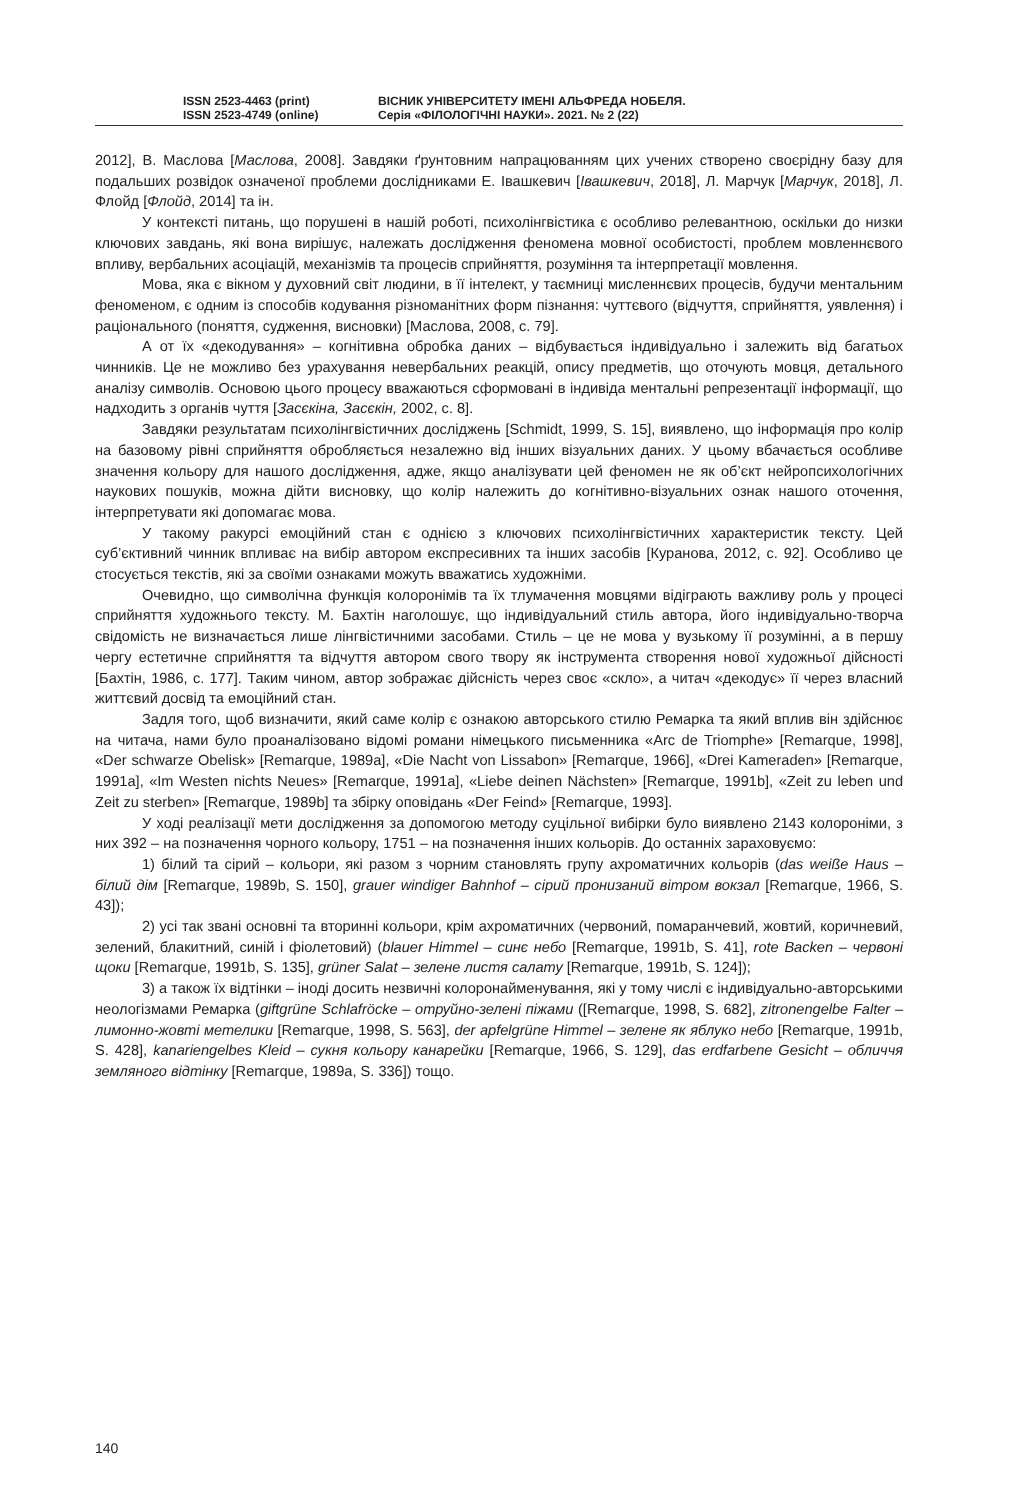ISSN 2523-4463 (print)
ISSN 2523-4749 (online)
ВІСНИК УНІВЕРСИТЕТУ ІМЕНІ АЛЬФРЕДА НОБЕЛЯ.
Серія «ФІЛОЛОГІЧНІ НАУКИ». 2021. № 2 (22)
2012], В. Маслова [Маслова, 2008]. Завдяки ґрунтовним напрацюванням цих учених створено своєрідну базу для подальших розвідок означеної проблеми дослідниками Е. Івашкевич [Івашкевич, 2018], Л. Марчук [Марчук, 2018], Л. Флойд [Флойд, 2014] та ін.
У контексті питань, що порушені в нашій роботі, психолінгвістика є особливо релевантною, оскільки до низки ключових завдань, які вона вирішує, належать дослідження феномена мовної особистості, проблем мовленнєвого впливу, вербальних асоціацій, механізмів та процесів сприйняття, розуміння та інтерпретації мовлення.
Мова, яка є вікном у духовний світ людини, в її інтелект, у таємниці мисленнєвих процесів, будучи ментальним феноменом, є одним із способів кодування різноманітних форм пізнання: чуттєвого (відчуття, сприйняття, уявлення) і раціонального (поняття, судження, висновки) [Маслова, 2008, с. 79].
А от їх «декодування» – когнітивна обробка даних – відбувається індивідуально і залежить від багатьох чинників. Це не можливо без урахування невербальних реакцій, опису предметів, що оточують мовця, детального аналізу символів. Основою цього процесу вважаються сформовані в індивіда ментальні репрезентації інформації, що надходить з органів чуття [Засєкіна, Засєкін, 2002, с. 8].
Завдяки результатам психолінгвістичних досліджень [Schmidt, 1999, S. 15], виявлено, що інформація про колір на базовому рівні сприйняття обробляється незалежно від інших візуальних даних. У цьому вбачається особливе значення кольору для нашого дослідження, адже, якщо аналізувати цей феномен не як об’єкт нейропсихологічних наукових пошуків, можна дійти висновку, що колір належить до когнітивно-візуальних ознак нашого оточення, інтерпретувати які допомагає мова.
У такому ракурсі емоційний стан є однією з ключових психолінгвістичних характеристик тексту. Цей суб’єктивний чинник впливає на вибір автором експресивних та інших засобів [Куранова, 2012, с. 92]. Особливо це стосується текстів, які за своїми ознаками можуть вважатись художніми.
Очевидно, що символічна функція колоронімів та їх тлумачення мовцями відіграють важливу роль у процесі сприйняття художнього тексту. М. Бахтін наголошує, що індивідуальний стиль автора, його індивідуально-творча свідомість не визначається лише лінгвістичними засобами. Стиль – це не мова у вузькому її розумінні, а в першу чергу естетичне сприйняття та відчуття автором свого твору як інструмента створення нової художньої дійсності [Бахтін, 1986, с. 177]. Таким чином, автор зображає дійсність через своє «скло», а читач «декодує» її через власний життєвий досвід та емоційний стан.
Задля того, щоб визначити, який саме колір є ознакою авторського стилю Ремарка та який вплив він здійснює на читача, нами було проаналізовано відомі романи німецького письменника «Arc de Triomphe» [Remarque, 1998], «Der schwarze Obelisk» [Remarque, 1989a], «Die Nacht von Lissabon» [Remarque, 1966], «Drei Kameraden» [Remarque, 1991a], «Im Westen nichts Neues» [Remarque, 1991a], «Liebe deinen Nächsten» [Remarque, 1991b], «Zeit zu leben und Zeit zu sterben» [Remarque, 1989b] та збірку оповідань «Der Feind» [Remarque, 1993].
У ході реалізації мети дослідження за допомогою методу суцільної вибірки було виявлено 2143 колороніми, з них 392 – на позначення чорного кольору, 1751 – на позначення інших кольорів. До останніх зараховуємо:
1) білий та сірий – кольори, які разом з чорним становлять групу ахроматичних кольорів (das weiße Haus – білий дім [Remarque, 1989b, S. 150], grauer windiger Bahnhof – сірий пронизаний вітром вокзал [Remarque, 1966, S. 43]);
2) усі так звані основні та вторинні кольори, крім ахроматичних (червоний, помаранчевий, жовтий, коричневий, зелений, блакитний, синій і фіолетовий) (blauer Himmel – синє небо [Remarque, 1991b, S. 41], rote Backen – червоні щоки [Remarque, 1991b, S. 135], grüner Salat – зелене листя салату [Remarque, 1991b, S. 124]);
3) а також їх відтінки – іноді досить незвичні колоронайменування, які у тому числі є індивідуально-авторськими неологізмами Ремарка (giftgrüne Schlafröcke – отруйно-зелені піжами ([Remarque, 1998, S. 682], zitronengelbe Falter – лимонно-жовті метелики [Remarque, 1998, S. 563], der apfelgrüne Himmel – зелене як яблуко небо [Remarque, 1991b, S. 428], kanariengelbes Kleid – сукня кольору канарейки [Remarque, 1966, S. 129], das erdfarbene Gesicht – обличчя земляного відтінку [Remarque, 1989a, S. 336]) тощо.
140